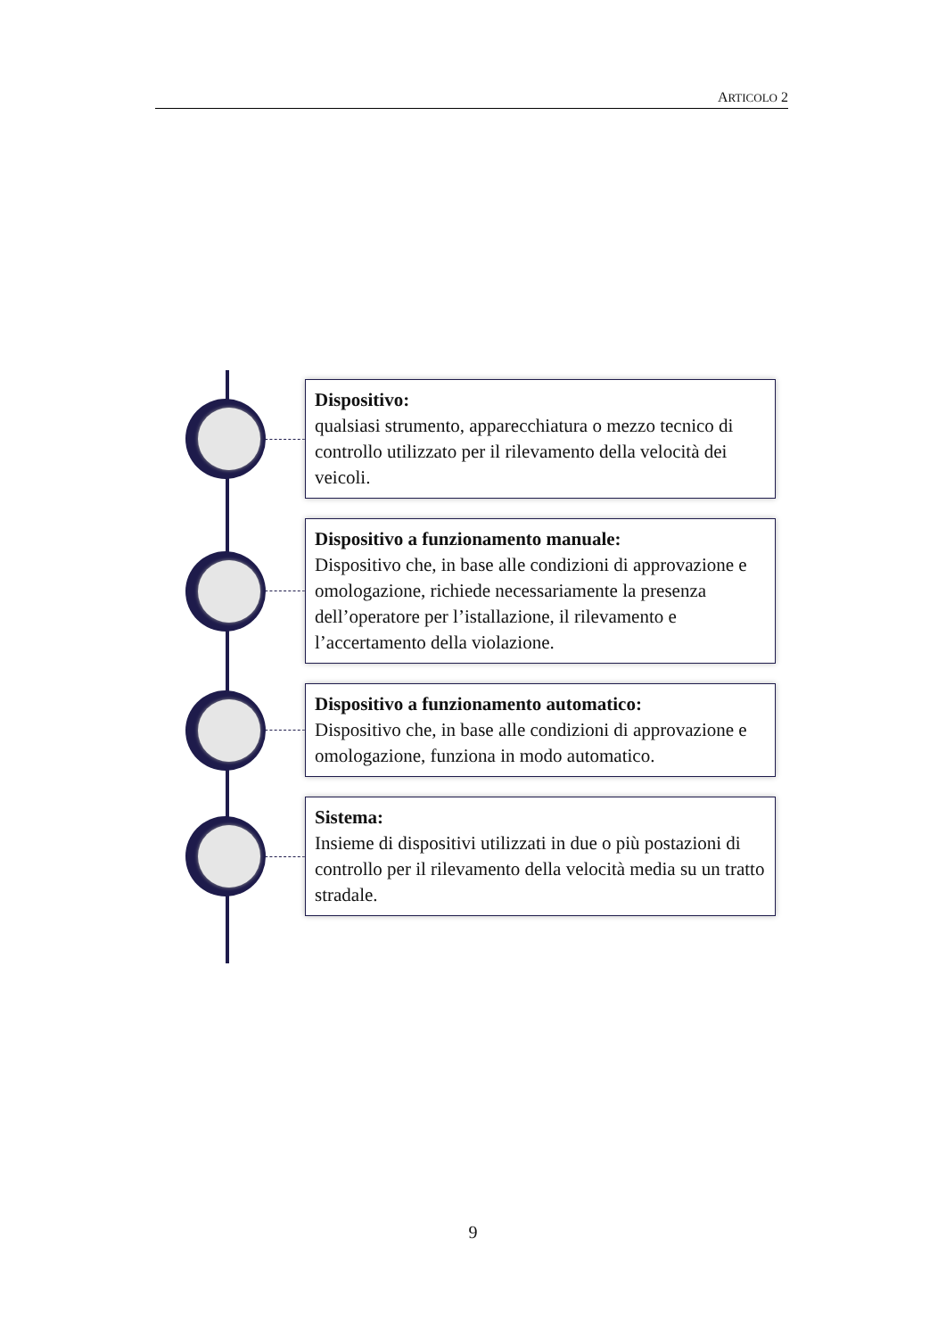ARTICOLO 2
Dispositivo:
qualsiasi strumento, apparecchiatura o mezzo tecnico di controllo utilizzato per il rilevamento della velocità dei veicoli.
Dispositivo a funzionamento manuale:
Dispositivo che, in base alle condizioni di approvazione e omologazione, richiede necessariamente la presenza dell’operatore per l’istallazione, il rilevamento e l’accertamento della violazione.
Dispositivo a funzionamento automatico:
Dispositivo che, in base alle condizioni di approvazione e omologazione, funziona in modo automatico.
Sistema:
Insieme di dispositivi utilizzati in due o più postazioni di controllo per il rilevamento della velocità media su un tratto stradale.
9